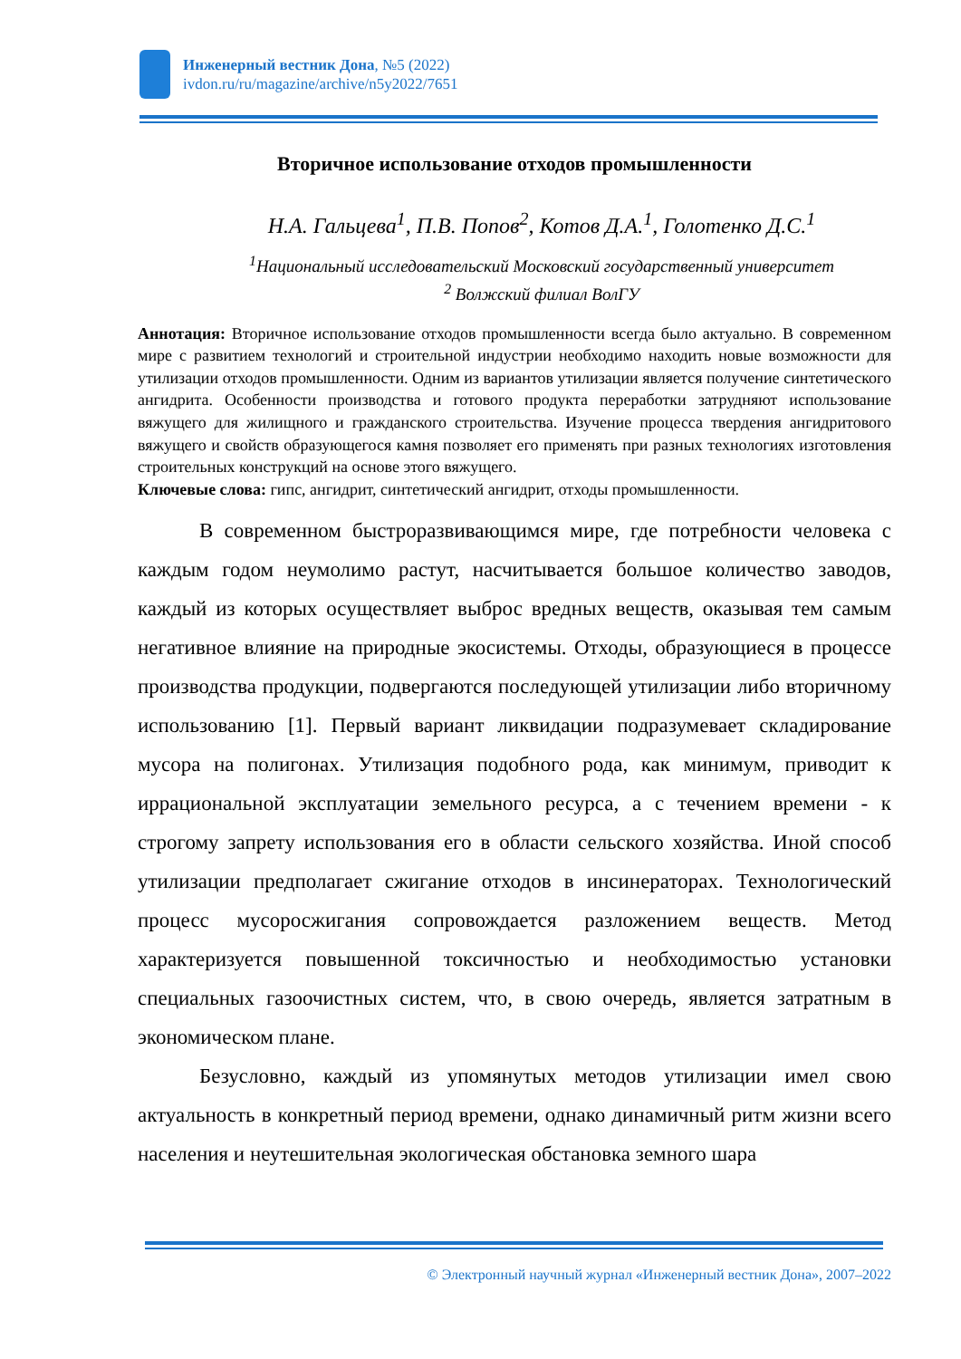Инженерный вестник Дона, №5 (2022)
ivdon.ru/ru/magazine/archive/n5y2022/7651
Вторичное использование отходов промышленности
Н.А. Гальцева<sup>1</sup>, П.В. Попов<sup>2</sup>, Котов Д.А.<sup>1</sup>, Голотенко Д.С.<sup>1</sup>
<sup>1</sup> Национальный исследовательский Московский государственный университет
<sup>2</sup> Волжский филиал ВолГУ
Аннотация: Вторичное использование отходов промышленности всегда было актуально. В современном мире с развитием технологий и строительной индустрии необходимо находить новые возможности для утилизации отходов промышленности. Одним из вариантов утилизации является получение синтетического ангидрита. Особенности производства и готового продукта переработки затрудняют использование вяжущего для жилищного и гражданского строительства. Изучение процесса твердения ангидритового вяжущего и свойств образующегося камня позволяет его применять при разных технологиях изготовления строительных конструкций на основе этого вяжущего.
Ключевые слова: гипс, ангидрит, синтетический ангидрит, отходы промышленности.
В современном быстроразвивающимся мире, где потребности человека с каждым годом неумолимо растут, насчитывается большое количество заводов, каждый из которых осуществляет выброс вредных веществ, оказывая тем самым негативное влияние на природные экосистемы. Отходы, образующиеся в процессе производства продукции, подвергаются последующей утилизации либо вторичному использованию [1]. Первый вариант ликвидации подразумевает складирование мусора на полигонах. Утилизация подобного рода, как минимум, приводит к иррациональной эксплуатации земельного ресурса, а с течением времени - к строгому запрету использования его в области сельского хозяйства. Иной способ утилизации предполагает сжигание отходов в инсинераторах. Технологический процесс мусоросжигания сопровождается разложением веществ. Метод характеризуется повышенной токсичностью и необходимостью установки специальных газоочистных систем, что, в свою очередь, является затратным в экономическом плане.
Безусловно, каждый из упомянутых методов утилизации имел свою актуальность в конкретный период времени, однако динамичный ритм жизни всего населения и неутешительная экологическая обстановка земного шара
© Электронный научный журнал «Инженерный вестник Дона», 2007–2022